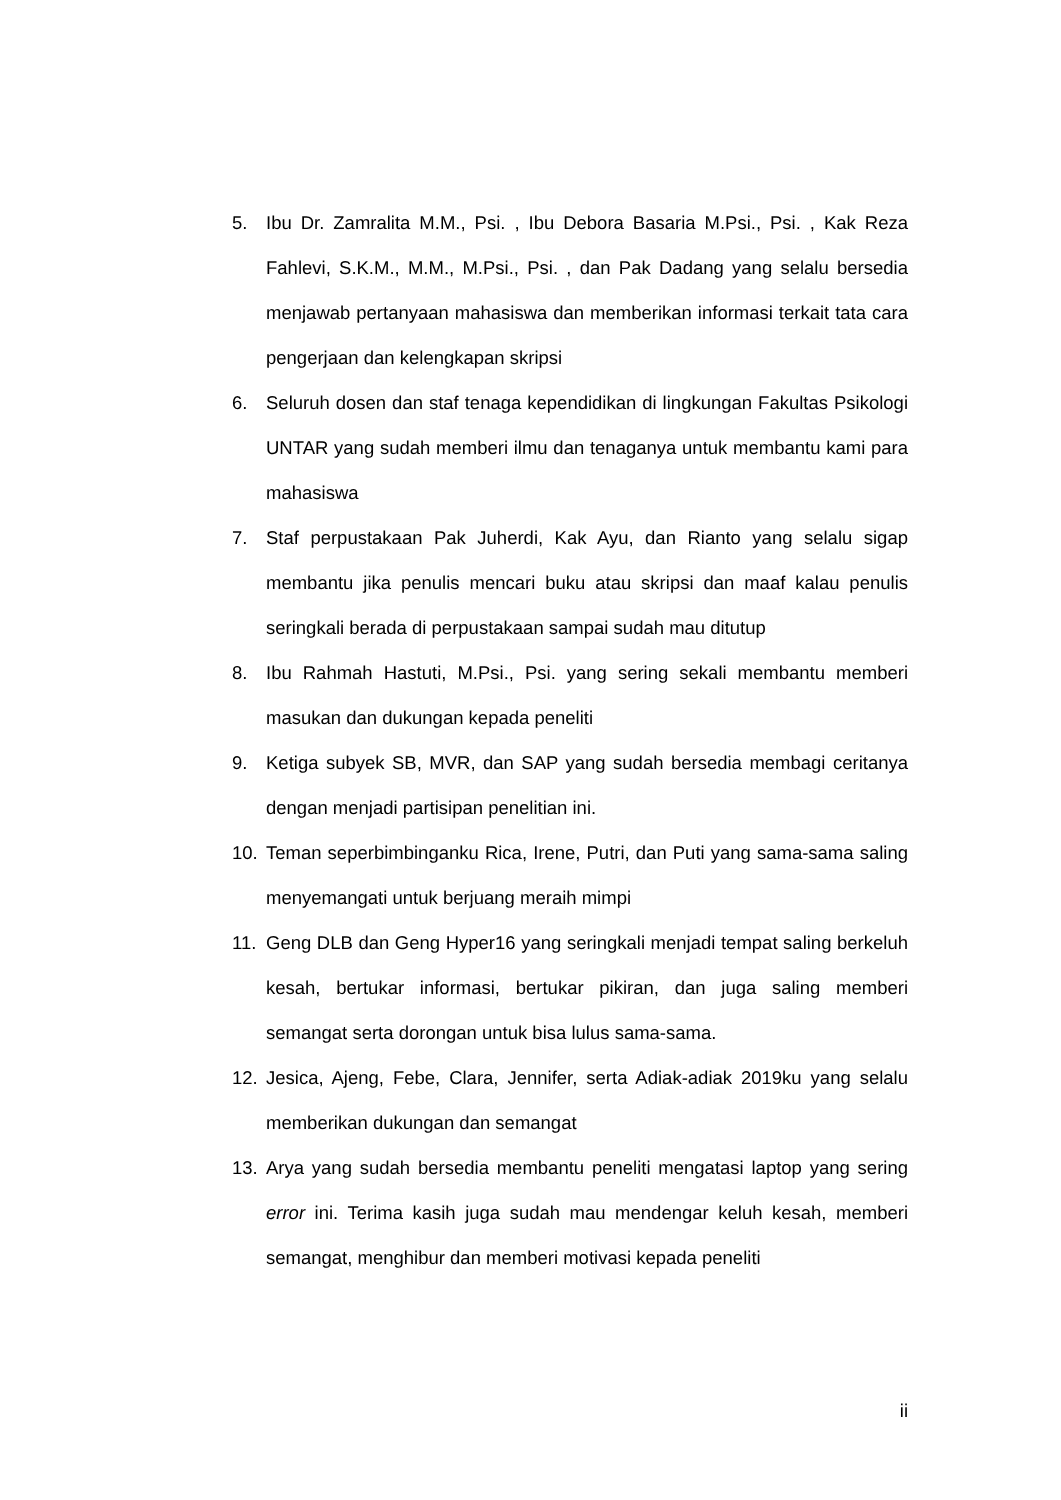5. Ibu Dr. Zamralita M.M., Psi. , Ibu Debora Basaria M.Psi., Psi. , Kak Reza Fahlevi, S.K.M., M.M., M.Psi., Psi. , dan Pak Dadang yang selalu bersedia menjawab pertanyaan mahasiswa dan memberikan informasi terkait tata cara pengerjaan dan kelengkapan skripsi
6. Seluruh dosen dan staf tenaga kependidikan di lingkungan Fakultas Psikologi UNTAR yang sudah memberi ilmu dan tenaganya untuk membantu kami para mahasiswa
7. Staf perpustakaan Pak Juherdi, Kak Ayu, dan Rianto yang selalu sigap membantu jika penulis mencari buku atau skripsi dan maaf kalau penulis seringkali berada di perpustakaan sampai sudah mau ditutup
8. Ibu Rahmah Hastuti, M.Psi., Psi. yang sering sekali membantu memberi masukan dan dukungan kepada peneliti
9. Ketiga subyek SB, MVR, dan SAP yang sudah bersedia membagi ceritanya dengan menjadi partisipan penelitian ini.
10. Teman seperbimbinganku Rica, Irene, Putri, dan Puti yang sama-sama saling menyemangati untuk berjuang meraih mimpi
11. Geng DLB dan Geng Hyper16 yang seringkali menjadi tempat saling berkeluh kesah, bertukar informasi, bertukar pikiran, dan juga saling memberi semangat serta dorongan untuk bisa lulus sama-sama.
12. Jesica, Ajeng, Febe, Clara, Jennifer, serta Adiak-adiak 2019ku yang selalu memberikan dukungan dan semangat
13. Arya yang sudah bersedia membantu peneliti mengatasi laptop yang sering error ini. Terima kasih juga sudah mau mendengar keluh kesah, memberi semangat, menghibur dan memberi motivasi kepada peneliti
ii